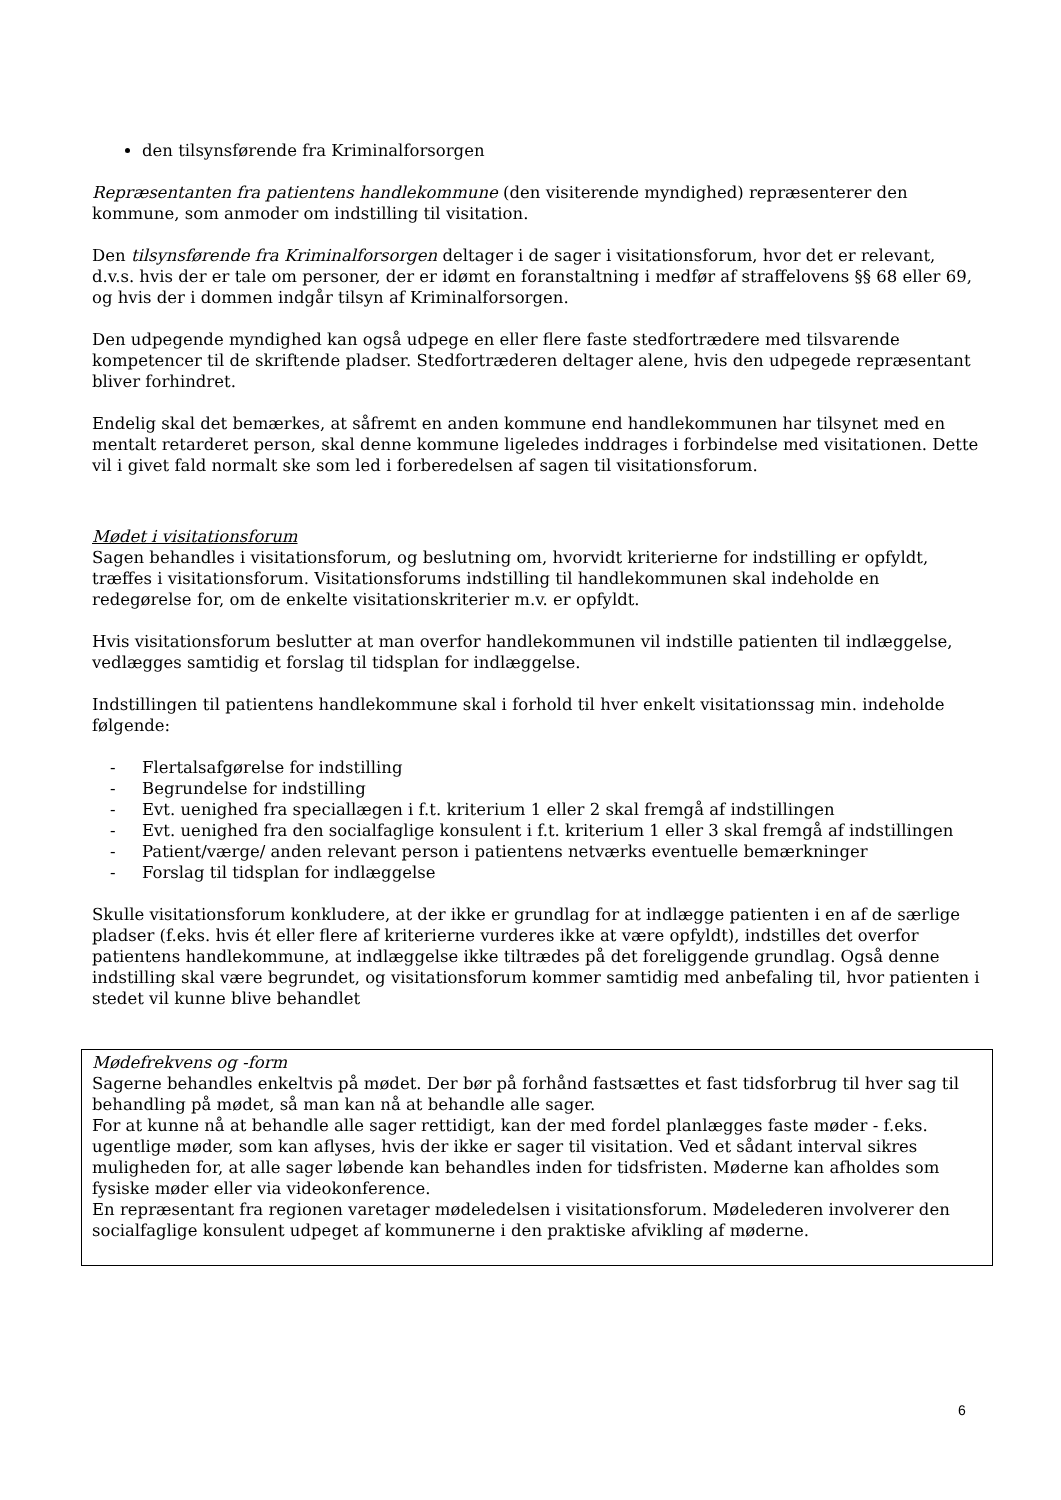den tilsynsførende fra Kriminalforsorgen
Repræsentanten fra patientens handlekommune (den visiterende myndighed) repræsenterer den kommune, som anmoder om indstilling til visitation.
Den tilsynsførende fra Kriminalforsorgen deltager i de sager i visitationsforum, hvor det er relevant, d.v.s. hvis der er tale om personer, der er idømt en foranstaltning i medfør af straffelovens §§ 68 eller 69, og hvis der i dommen indgår tilsyn af Kriminalforsorgen.
Den udpegende myndighed kan også udpege en eller flere faste stedfortrædere med tilsvarende kompetencer til de skriftende pladser. Stedfortræderen deltager alene, hvis den udpegede repræsentant bliver forhindret.
Endelig skal det bemærkes, at såfremt en anden kommune end handlekommunen har tilsynet med en mentalt retarderet person, skal denne kommune ligeledes inddrages i forbindelse med visitationen. Dette vil i givet fald normalt ske som led i forberedelsen af sagen til visitationsforum.
Mødet i visitationsforum
Sagen behandles i visitationsforum, og beslutning om, hvorvidt kriterierne for indstilling er opfyldt, træffes i visitationsforum. Visitationsforums indstilling til handlekommunen skal indeholde en redegørelse for, om de enkelte visitationskriterier m.v. er opfyldt.
Hvis visitationsforum beslutter at man overfor handlekommunen vil indstille patienten til indlæggelse, vedlægges samtidig et forslag til tidsplan for indlæggelse.
Indstillingen til patientens handlekommune skal i forhold til hver enkelt visitationssag min. indeholde følgende:
- Flertalsafgørelse for indstilling
- Begrundelse for indstilling
- Evt. uenighed fra speciallægen i f.t. kriterium 1 eller 2 skal fremgå af indstillingen
- Evt. uenighed fra den socialfaglige konsulent i f.t. kriterium 1 eller 3 skal fremgå af indstillingen
- Patient/værge/ anden relevant person i patientens netværks eventuelle bemærkninger
- Forslag til tidsplan for indlæggelse
Skulle visitationsforum konkludere, at der ikke er grundlag for at indlægge patienten i en af de særlige pladser (f.eks. hvis ét eller flere af kriterierne vurderes ikke at være opfyldt), indstilles det overfor patientens handlekommune, at indlæggelse ikke tiltrædes på det foreliggende grundlag. Også denne indstilling skal være begrundet, og visitationsforum kommer samtidig med anbefaling til, hvor patienten i stedet vil kunne blive behandlet
Mødefrekvens og -form
Sagerne behandles enkeltvis på mødet. Der bør på forhånd fastsættes et fast tidsforbrug til hver sag til behandling på mødet, så man kan nå at behandle alle sager.
For at kunne nå at behandle alle sager rettidigt, kan der med fordel planlægges faste møder - f.eks. ugentlige møder, som kan aflyses, hvis der ikke er sager til visitation. Ved et sådant interval sikres muligheden for, at alle sager løbende kan behandles inden for tidsfristen. Møderne kan afholdes som fysiske møder eller via videokonference.
En repræsentant fra regionen varetager mødeledelsen i visitationsforum. Mødelederen involverer den socialfaglige konsulent udpeget af kommunerne i den praktiske afvikling af møderne.
6